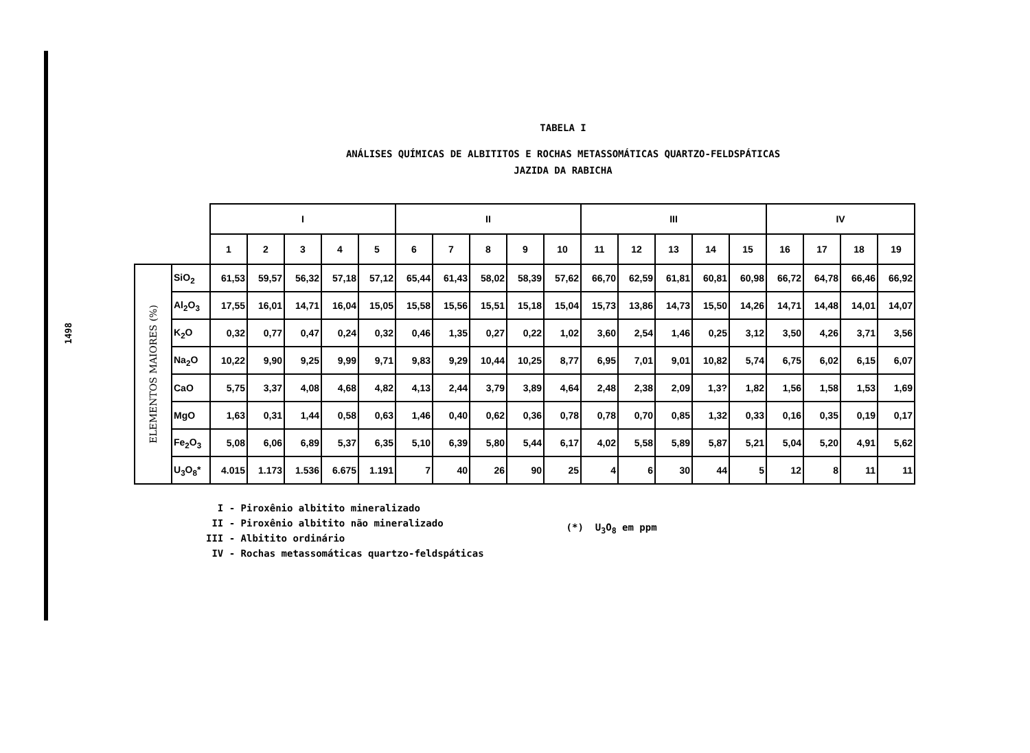1498
TABELA I
ANÁLISES QUÍMICAS DE ALBITITOS E ROCHAS METASSOMÁTICAS QUARTZO-FELDSPÁTICAS
JAZIDA DA RABICHA
| | | I | | | | | II | | | | | III | | | | | IV | | | |
| --- | --- | --- | --- | --- | --- | --- | --- | --- | --- | --- | --- | --- | --- | --- | --- | --- | --- | --- | --- | --- |
| | | 1 | 2 | 3 | 4 | 5 | 6 | 7 | 8 | 9 | 10 | 11 | 12 | 13 | 14 | 15 | 16 | 17 | 18 | 19 |
| ELEMENTOS MAIORES (%) | SiO<sub>2</sub> | 61,53 | 59,57 | 56,32 | 57,18 | 57,12 | 65,44 | 61,43 | 58,02 | 58,39 | 57,62 | 66,70 | 62,59 | 61,81 | 60,81 | 60,98 | 66,72 | 64,78 | 66,46 | 66,92 |
| | Al<sub>2</sub>O<sub>3</sub> | 17,55 | 16,01 | 14,71 | 16,04 | 15,05 | 15,58 | 15,56 | 15,51 | 15,18 | 15,04 | 15,73 | 13,86 | 14,73 | 15,50 | 14,26 | 14,71 | 14,48 | 14,01 | 14,07 |
| | K<sub>2</sub>O | 0,32 | 0,77 | 0,47 | 0,24 | 0,32 | 0,46 | 1,35 | 0,27 | 0,22 | 1,02 | 3,60 | 2,54 | 1,46 | 0,25 | 3,12 | 3,50 | 4,26 | 3,71 | 3,56 |
| | Na<sub>2</sub>O | 10,22 | 9,90 | 9,25 | 9,99 | 9,71 | 9,83 | 9,29 | 10,44 | 10,25 | 8,77 | 6,95 | 7,01 | 9,01 | 10,82 | 5,74 | 6,75 | 6,02 | 6,15 | 6,07 |
| | CaO | 5,75 | 3,37 | 4,08 | 4,68 | 4,82 | 4,13 | 2,44 | 3,79 | 3,89 | 4,64 | 2,48 | 2,38 | 2,09 | 1,3? | 1,82 | 1,56 | 1,58 | 1,53 | 1,69 |
| | MgO | 1,63 | 0,31 | 1,44 | 0,58 | 0,63 | 1,46 | 0,40 | 0,62 | 0,36 | 0,78 | 0,78 | 0,70 | 0,85 | 1,32 | 0,33 | 0,16 | 0,35 | 0,19 | 0,17 |
| | Fe<sub>2</sub>O<sub>3</sub> | 5,08 | 6,06 | 6,89 | 5,37 | 6,35 | 5,10 | 6,39 | 5,80 | 5,44 | 6,17 | 4,02 | 5,58 | 5,89 | 5,87 | 5,21 | 5,04 | 5,20 | 4,91 | 5,62 |
| | U<sub>3</sub>O<sub>8</sub>* | 4.015 | 1.173 | 1.536 | 6.675 | 1.191 | 7 | 40 | 26 | 90 | 25 | 4 | 6 | 30 | 44 | 5 | 12 | 8 | 11 | 11 |
I - Piroxênio albitito mineralizado
II - Piroxênio albitito não mineralizado
III - Albitito ordinário
IV - Rochas metassomáticas quartzo-feldspáticas
(*) U<sub>3</sub>O<sub>8</sub> em ppm